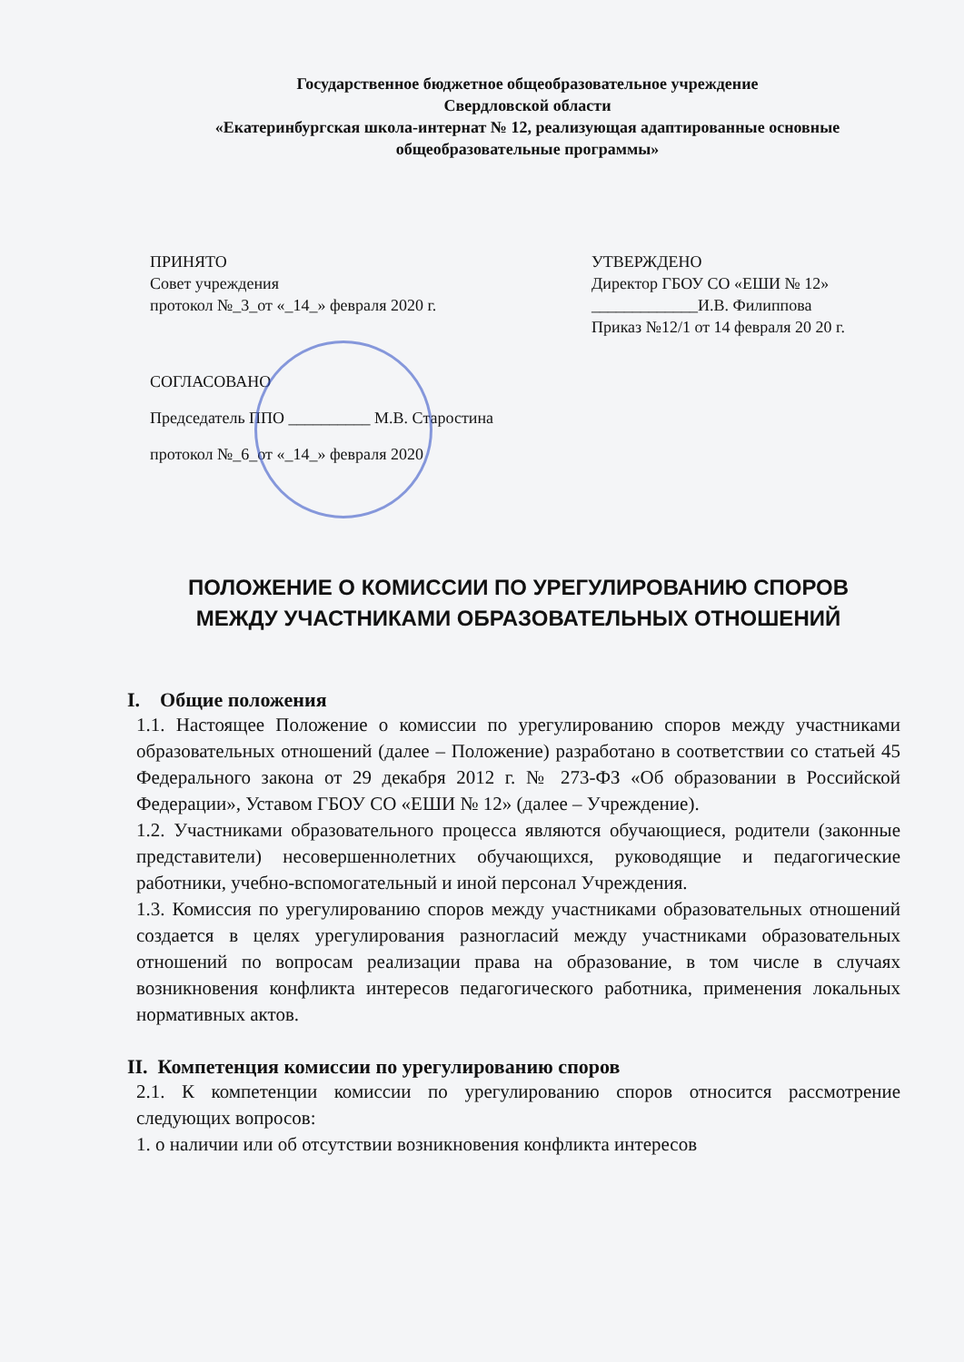Государственное бюджетное общеобразовательное учреждение
Свердловской области
«Екатеринбургская школа-интернат № 12, реализующая адаптированные основные общеобразовательные программы»
ПРИНЯТО
Совет учреждения
протокол №_3_от «_14_» февраля 2020 г.
УТВЕРЖДЕНО
Директор ГБОУ СО «ЕШИ № 12»
_____________И.В. Филиппова
Приказ №12/1 от 14 февраля 20 20 г.
СОГЛАСОВАНО
Председатель ППО __________ М.В. Старостина
протокол №_6_от «_14_» февраля 2020
ПОЛОЖЕНИЕ О КОМИССИИ ПО УРЕГУЛИРОВАНИЮ СПОРОВ
МЕЖДУ УЧАСТНИКАМИ ОБРАЗОВАТЕЛЬНЫХ ОТНОШЕНИЙ
I. Общие положения
1.1. Настоящее Положение о комиссии по урегулированию споров между участниками образовательных отношений (далее – Положение) разработано в соответствии со статьей 45 Федерального закона от 29 декабря 2012 г. № 273-ФЗ «Об образовании в Российской Федерации», Уставом ГБОУ СО «ЕШИ № 12» (далее – Учреждение).
1.2. Участниками образовательного процесса являются обучающиеся, родители (законные представители) несовершеннолетних обучающихся, руководящие и педагогические работники, учебно-вспомогательный и иной персонал Учреждения.
1.3. Комиссия по урегулированию споров между участниками образовательных отношений создается в целях урегулирования разногласий между участниками образовательных отношений по вопросам реализации права на образование, в том числе в случаях возникновения конфликта интересов педагогического работника, применения локальных нормативных актов.
II. Компетенция комиссии по урегулированию споров
2.1. К компетенции комиссии по урегулированию споров относится рассмотрение следующих вопросов:
1. о наличии или об отсутствии возникновения конфликта интересов